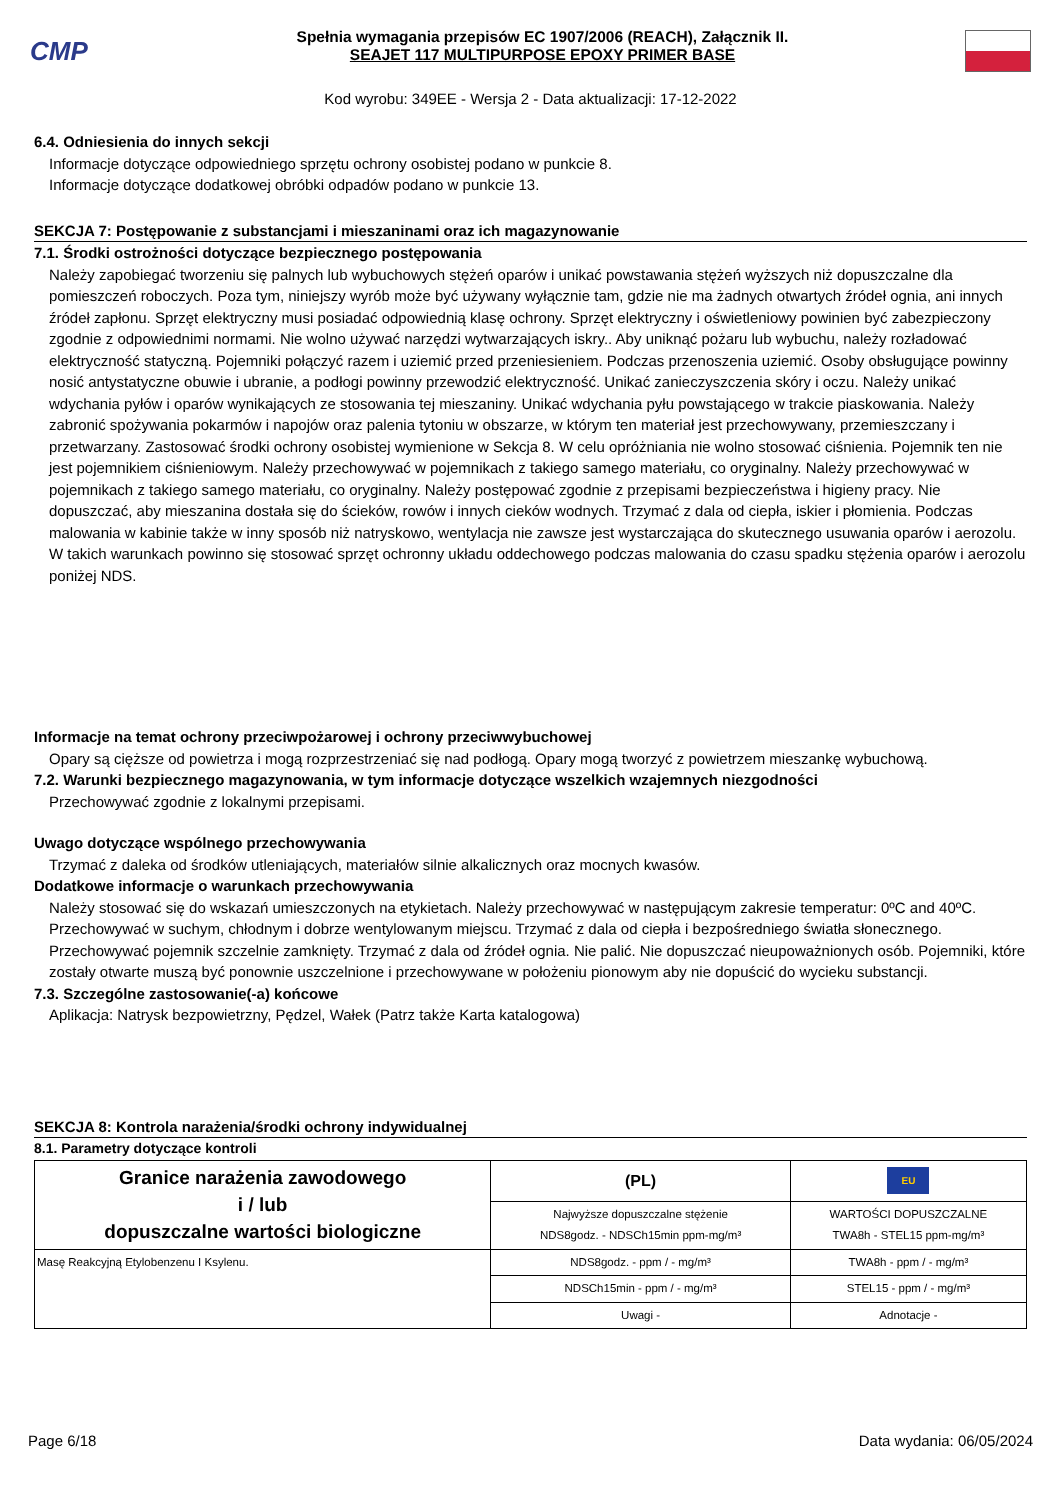CMP
Spełnia wymagania przepisów EC 1907/2006 (REACH), Załącznik II.
SEAJET 117 MULTIPURPOSE EPOXY PRIMER BASE
Kod wyrobu: 349EE - Wersja 2 - Data aktualizacji: 17-12-2022
6.4. Odniesienia do innych sekcji
Informacje dotyczące odpowiedniego sprzętu ochrony osobistej podano w punkcie 8.
Informacje dotyczące dodatkowej obróbki odpadów podano w punkcie 13.
SEKCJA 7: Postępowanie z substancjami i mieszaninami oraz ich magazynowanie
7.1. Środki ostrożności dotyczące bezpiecznego postępowania
Należy zapobiegać tworzeniu się palnych lub wybuchowych stężeń oparów i unikać powstawania stężeń wyższych niż dopuszczalne dla pomieszczeń roboczych. Poza tym, niniejszy wyrób może być używany wyłącznie tam, gdzie nie ma żadnych otwartych źródeł ognia, ani innych źródeł zapłonu. Sprzęt elektryczny musi posiadać odpowiednią klasę ochrony. Sprzęt elektryczny i oświetleniowy powinien być zabezpieczony zgodnie z odpowiednimi normami. Nie wolno używać narzędzi wytwarzających iskry.. Aby uniknąć pożaru lub wybuchu, należy rozładować elektryczność statyczną. Pojemniki połączyć razem i uziemić przed przeniesieniem. Podczas przenoszenia uziemić. Osoby obsługujące powinny nosić antystatyczne obuwie i ubranie, a podłogi powinny przewodzić elektryczność. Unikać zanieczyszczenia skóry i oczu. Należy unikać wdychania pyłów i oparów wynikających ze stosowania tej mieszaniny. Unikać wdychania pyłu powstającego w trakcie piaskowania. Należy zabronić spożywania pokarmów i napojów oraz palenia tytoniu w obszarze, w którym ten materiał jest przechowywany, przemieszczany i przetwarzany. Zastosować środki ochrony osobistej wymienione w Sekcja 8. W celu opróżniania nie wolno stosować ciśnienia. Pojemnik ten nie jest pojemnikiem ciśnieniowym. Należy przechowywać w pojemnikach z takiego samego materiału, co oryginalny. Należy przechowywać w pojemnikach z takiego samego materiału, co oryginalny. Należy postępować zgodnie z przepisami bezpieczeństwa i higieny pracy. Nie dopuszczać, aby mieszanina dostała się do ścieków, rowów i innych cieków wodnych. Trzymać z dala od ciepła, iskier i płomienia. Podczas malowania w kabinie także w inny sposób niż natryskowo, wentylacja nie zawsze jest wystarczająca do skutecznego usuwania oparów i aerozolu. W takich warunkach powinno się stosować sprzęt ochronny układu oddechowego podczas malowania do czasu spadku stężenia oparów i aerozolu poniżej NDS.
Informacje na temat ochrony przeciwpożarowej i ochrony przeciwwybuchowej
Opary są cięższe od powietrza i mogą rozprzestrzeniać się nad podłogą. Opary mogą tworzyć z powietrzem mieszankę wybuchową.
7.2. Warunki bezpiecznego magazynowania, w tym informacje dotyczące wszelkich wzajemnych niezgodności
Przechowywać zgodnie z lokalnymi przepisami.
Uwago dotyczące wspólnego przechowywania
Trzymać z daleka od środków utleniających, materiałów silnie alkalicznych oraz mocnych kwasów.
Dodatkowe informacje o warunkach przechowywania
Należy stosować się do wskazań umieszczonych na etykietach. Należy przechowywać w następującym zakresie temperatur: 0ºC and 40ºC. Przechowywać w suchym, chłodnym i dobrze wentylowanym miejscu. Trzymać z dala od ciepła i bezpośredniego światła słonecznego. Przechowywać pojemnik szczelnie zamknięty. Trzymać z dala od źródeł ognia. Nie palić. Nie dopuszczać nieupoważnionych osób. Pojemniki, które zostały otwarte muszą być ponownie uszczelnione i przechowywane w położeniu pionowym aby nie dopuścić do wycieku substancji.
7.3. Szczególne zastosowanie(-a) końcowe
Aplikacja: Natrysk bezpowietrzny, Pędzel, Wałek (Patrz także Karta katalogowa)
SEKCJA 8: Kontrola narażenia/środki ochrony indywidualnej
8.1. Parametry dotyczące kontroli
| Granice narażenia zawodowego i / lub dopuszczalne wartości biologiczne | (PL) | EU |
| --- | --- | --- |
| | Najwyższe dopuszczalne stężenie NDS8godz. - NDSCh15min ppm-mg/m³ | WARTOŚCI DOPUSZCZALNE TWA8h - STEL15 ppm-mg/m³ |
| Masę Reakcyjną Etylobenzenu I Ksylenu. | NDS8godz. - ppm / - mg/m³ | TWA8h - ppm / - mg/m³ |
| | NDSCh15min - ppm / - mg/m³ | STEL15 - ppm / - mg/m³ |
| | Uwagi - | Adnotacje - |
Page 6/18 Data wydania: 06/05/2024